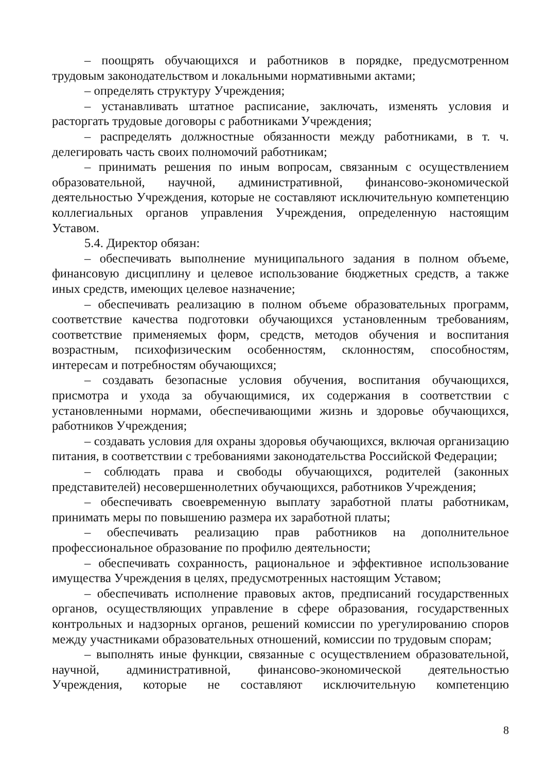– поощрять обучающихся и работников в порядке, предусмотренном трудовым законодательством и локальными нормативными актами;
– определять структуру Учреждения;
– устанавливать штатное расписание, заключать, изменять условия и расторгать трудовые договоры с работниками Учреждения;
– распределять должностные обязанности между работниками, в т. ч. делегировать часть своих полномочий работникам;
– принимать решения по иным вопросам, связанным с осуществлением образовательной, научной, административной, финансово-экономической деятельностью Учреждения, которые не составляют исключительную компетенцию коллегиальных органов управления Учреждения, определенную настоящим Уставом.
5.4. Директор обязан:
– обеспечивать выполнение муниципального задания в полном объеме, финансовую дисциплину и целевое использование бюджетных средств, а также иных средств, имеющих целевое назначение;
– обеспечивать реализацию в полном объеме образовательных программ, соответствие качества подготовки обучающихся установленным требованиям, соответствие применяемых форм, средств, методов обучения и воспитания возрастным, психофизическим особенностям, склонностям, способностям, интересам и потребностям обучающихся;
– создавать безопасные условия обучения, воспитания обучающихся, присмотра и ухода за обучающимися, их содержания в соответствии с установленными нормами, обеспечивающими жизнь и здоровье обучающихся, работников Учреждения;
– создавать условия для охраны здоровья обучающихся, включая организацию питания, в соответствии с требованиями законодательства Российской Федерации;
– соблюдать права и свободы обучающихся, родителей (законных представителей) несовершеннолетних обучающихся, работников Учреждения;
– обеспечивать своевременную выплату заработной платы работникам, принимать меры по повышению размера их заработной платы;
– обеспечивать реализацию прав работников на дополнительное профессиональное образование по профилю деятельности;
– обеспечивать сохранность, рациональное и эффективное использование имущества Учреждения в целях, предусмотренных настоящим Уставом;
– обеспечивать исполнение правовых актов, предписаний государственных органов, осуществляющих управление в сфере образования, государственных контрольных и надзорных органов, решений комиссии по урегулированию споров между участниками образовательных отношений, комиссии по трудовым спорам;
– выполнять иные функции, связанные с осуществлением образовательной, научной, административной, финансово-экономической деятельностью Учреждения, которые не составляют исключительную компетенцию
8